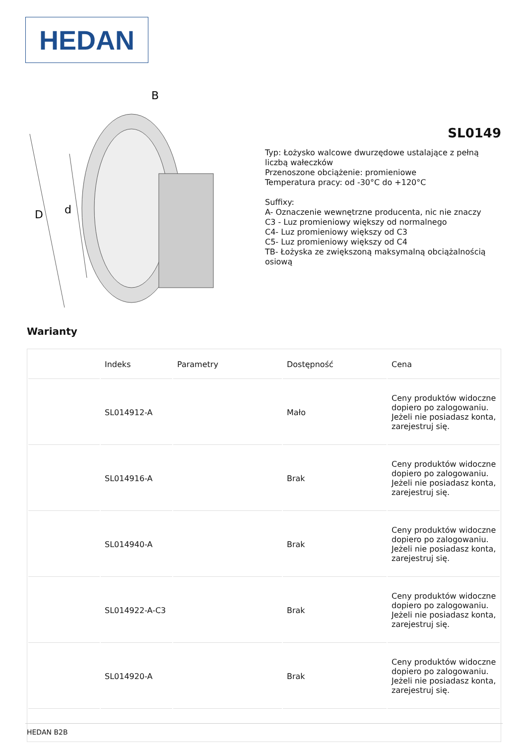HEDAN
B
D
d
SL0149
Typ: Łożysko walcowe dwurzędowe ustalające z pełną liczbą wałeczków
Przenoszone obciążenie: promieniowe
Temperatura pracy: od -30°C do +120°C
Suffixy:
A- Oznaczenie wewnętrzne producenta, nic nie znaczy
C3 - Luz promieniowy większy od normalnego
C4- Luz promieniowy większy od C3
C5- Luz promieniowy większy od C4
TB- Łożyska ze zwiększoną maksymalną obciążalnością osiową
Warianty
| | Indeks | Parametry | Dostępność | Cena |
| --- | --- | --- | --- | --- |
| | SL014912-A | | Mało | Ceny produktów widoczne dopiero po zalogowaniu. Jeżeli nie posiadasz konta, zarejestruj się. |
| | SL014916-A | | Brak | Ceny produktów widoczne dopiero po zalogowaniu. Jeżeli nie posiadasz konta, zarejestruj się. |
| | SL014940-A | | Brak | Ceny produktów widoczne dopiero po zalogowaniu. Jeżeli nie posiadasz konta, zarejestruj się. |
| | SL014922-A-C3 | | Brak | Ceny produktów widoczne dopiero po zalogowaniu. Jeżeli nie posiadasz konta, zarejestruj się. |
| | SL014920-A | | Brak | Ceny produktów widoczne dopiero po zalogowaniu. Jeżeli nie posiadasz konta, zarejestruj się. |
HEDAN B2B